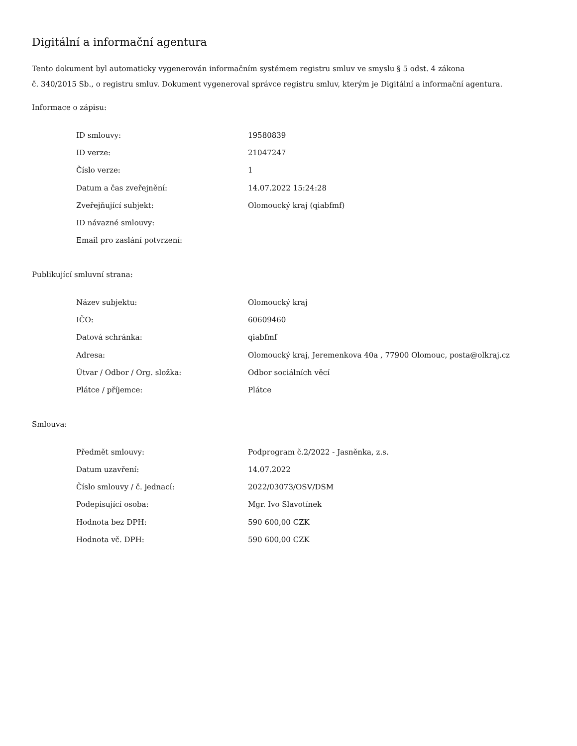Digitální a informační agentura
Tento dokument byl automaticky vygenerován informačním systémem registru smluv ve smyslu § 5 odst. 4 zákona
č. 340/2015 Sb., o registru smluv. Dokument vygeneroval správce registru smluv, kterým je Digitální a informační agentura.
Informace o zápisu:
| ID smlouvy: | 19580839 |
| ID verze: | 21047247 |
| Číslo verze: | 1 |
| Datum a čas zveřejnění: | 14.07.2022 15:24:28 |
| Zveřejňující subjekt: | Olomoucký kraj (qiabfmf) |
| ID návazné smlouvy: | |
| Email pro zaslání potvrzení: | |
Publikující smluvní strana:
| Název subjektu: | Olomoucký kraj |
| IČO: | 60609460 |
| Datová schránka: | qiabfmf |
| Adresa: | Olomoucký kraj, Jeremenkova 40a , 77900 Olomouc, posta@olkraj.cz |
| Útvar / Odbor / Org. složka: | Odbor sociálních věcí |
| Plátce / příjemce: | Plátce |
Smlouva:
| Předmět smlouvy: | Podprogram č.2/2022 - Jasněnka, z.s. |
| Datum uzavření: | 14.07.2022 |
| Číslo smlouvy / č. jednací: | 2022/03073/OSV/DSM |
| Podepisující osoba: | Mgr. Ivo Slavotínek |
| Hodnota bez DPH: | 590 600,00 CZK |
| Hodnota vč. DPH: | 590 600,00 CZK |